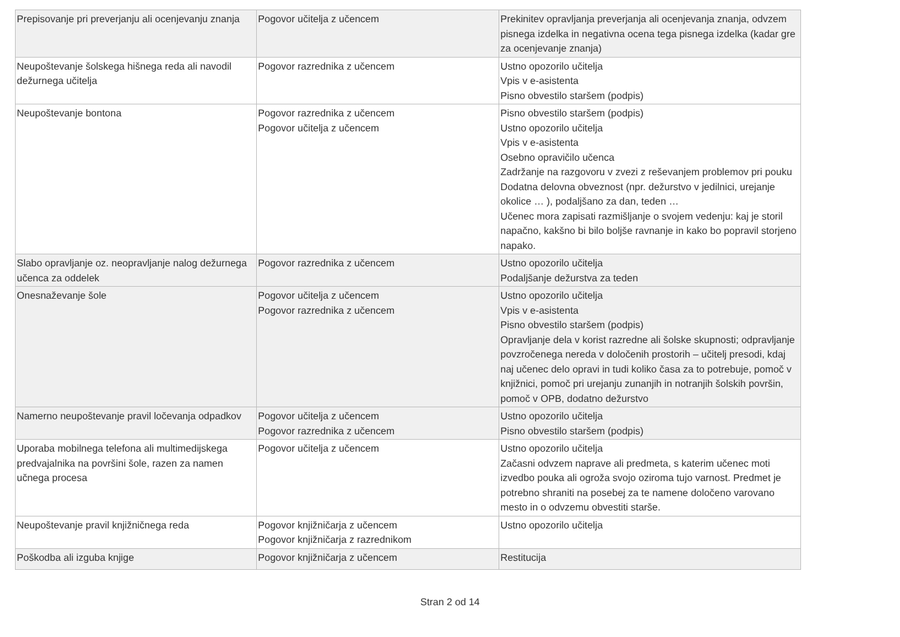| Prepisovanje pri preverjanju ali ocenjevanju znanja | Pogovor učitelja z učencem | Prekinitev opravljanja preverjanja ali ocenjevanja znanja, odvzem pisnega izdelka in negativna ocena tega pisnega izdelka (kadar gre za ocenjevanje znanja) |
| Neupoštevanje šolskega hišnega reda ali navodil dežurnega učitelja | Pogovor razrednika z učencem | Ustno opozorilo učitelja Vpis v e-asistenta Pisno obvestilo staršem (podpis) |
| Neupoštevanje bontona | Pogovor razrednika z učencem Pogovor učitelja z učencem | Pisno obvestilo staršem (podpis) Ustno opozorilo učitelja Vpis v e-asistenta Osebno opravičilo učenca Zadržanje na razgovoru v zvezi z reševanjem problemov pri pouku Dodatna delovna obveznost (npr. dežurstvo v jedilnici, urejanje okolice … ), podaljšano za dan, teden … Učenec mora zapisati razmišljanje o svojem vedenju: kaj je storil napačno, kakšno bi bilo boljše ravnanje in kako bo popravil storjeno napako. |
| Slabo opravljanje oz. neopravljanje nalog dežurnega učenca za oddelek | Pogovor razrednika z učencem | Ustno opozorilo učitelja Podaljšanje dežurstva za teden |
| Onesnaževanje šole | Pogovor učitelja z učencem Pogovor razrednika z učencem | Ustno opozorilo učitelja Vpis v e-asistenta Pisno obvestilo staršem (podpis) Opravljanje dela v korist razredne ali šolske skupnosti; odpravljanje povzročenega nereda v določenih prostorih – učitelj presodi, kdaj naj učenec delo opravi in tudi koliko časa za to potrebuje, pomoč v knjižnici, pomoč pri urejanju zunanjih in notranjih šolskih površin, pomoč v OPB, dodatno dežurstvo |
| Namerno neupoštevanje pravil ločevanja odpadkov | Pogovor učitelja z učencem Pogovor razrednika z učencem | Ustno opozorilo učitelja Pisno obvestilo staršem (podpis) |
| Uporaba mobilnega telefona ali multimedijskega predvajalnika na površini šole, razen za namen učnega procesa | Pogovor učitelja z učencem | Ustno opozorilo učitelja Začasni odvzem naprave ali predmeta, s katerim učenec moti izvedbo pouka ali ogroža svojo oziroma tujo varnost. Predmet je potrebno shraniti na posebej za te namene določeno varovano mesto in o odvzemu obvestiti starše. |
| Neupoštevanje pravil knjižničnega reda | Pogovor knjižničarja z učencem Pogovor knjižničarja z razrednikom | Ustno opozorilo učitelja |
| Poškodba ali izguba knjige | Pogovor knjižničarja z učencem | Restitucija |
Stran 2 od 14